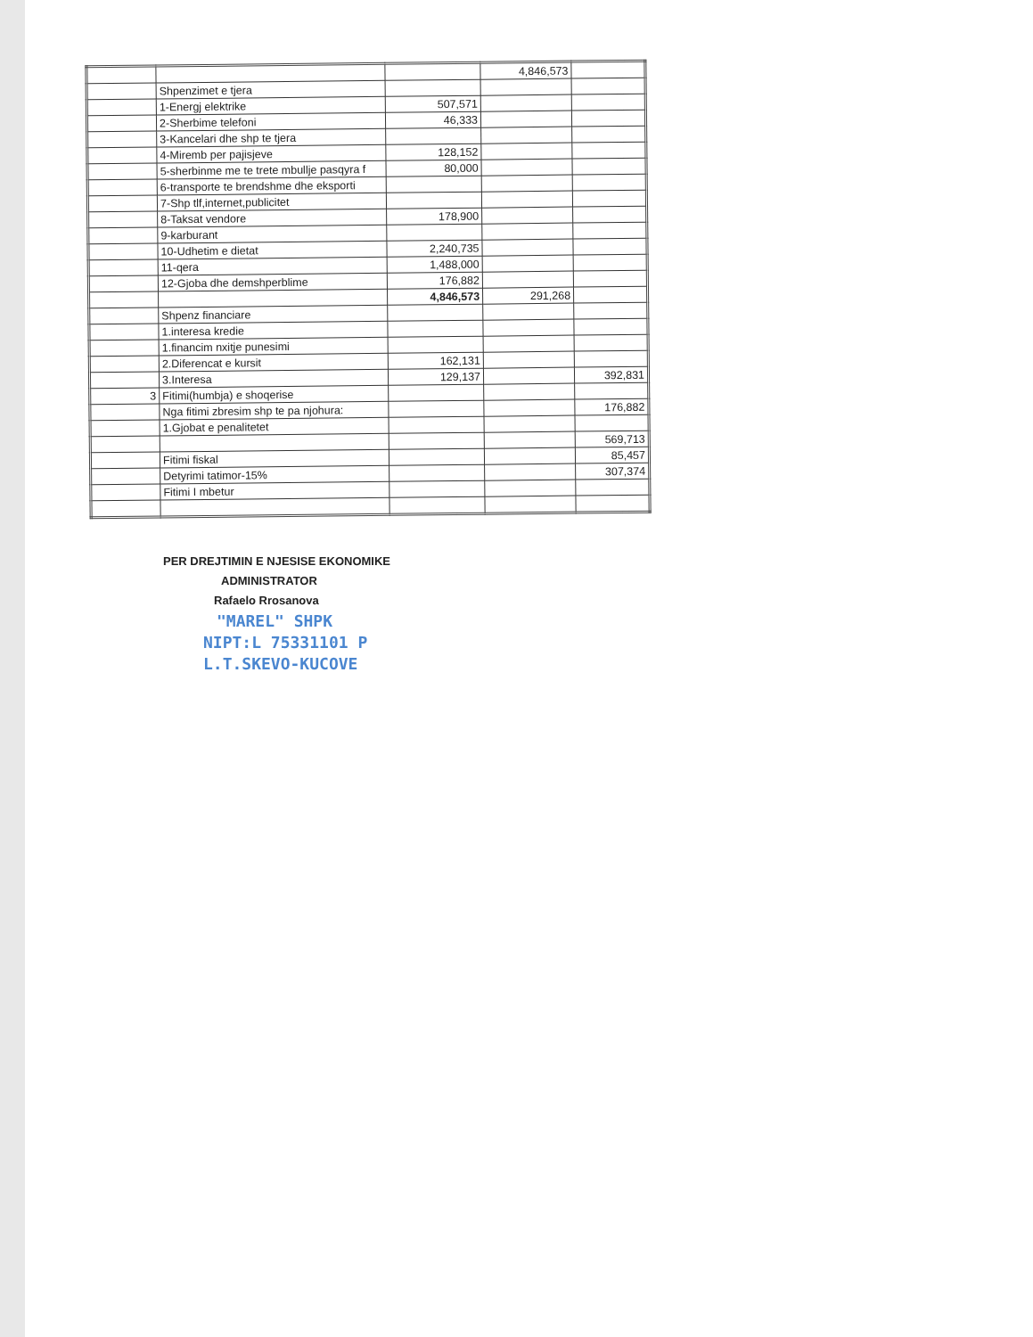| | | | 4,846,573 | |
| | Shpenzimet e tjera | | | |
| | 1-Energj elektrike | 507,571 | | |
| | 2-Sherbime telefoni | 46,333 | | |
| | 3-Kancelari dhe shp te tjera | | | |
| | 4-Miremb per pajisjeve | 128,152 | | |
| | 5-sherbinme me te trete mbullje pasqyra f | 80,000 | | |
| | 6-transporte te brendshme dhe eksporti | | | |
| | 7-Shp tlf,internet,publicitet | | | |
| | 8-Taksat vendore | 178,900 | | |
| | 9-karburant | | | |
| | 10-Udhetim e dietat | 2,240,735 | | |
| | 11-qera | 1,488,000 | | |
| | 12-Gjoba dhe demshperblime | 176,882 | | |
| | | 4,846,573 | 291,268 | |
| | Shpenz financiare | | | |
| | 1.interesa kredie | | | |
| | 1.financim nxitje punesimi | | | |
| | 2.Diferencat e kursit | 162,131 | | |
| | 3.Interesa | 129,137 | | 392,831 |
| 3 | Fitimi(humbja) e shoqerise | | | |
| | Nga fitimi zbresim shp te pa njohura: | | | 176,882 |
| | 1.Gjobat e penalitetet | | | |
| | | | | 569,713 |
| | Fitimi fiskal | | | 85,457 |
| | Detyrimi tatimor-15% | | | 307,374 |
| | Fitimi I mbetur | | | |
PER DREJTIMIN E NJESISE EKONOMIKE
ADMINISTRATOR
Rafaelo Rrosanova
"MAREL" SHPK
NIPT:L 75331101 P
L.T.SKEVO-KUCOVE